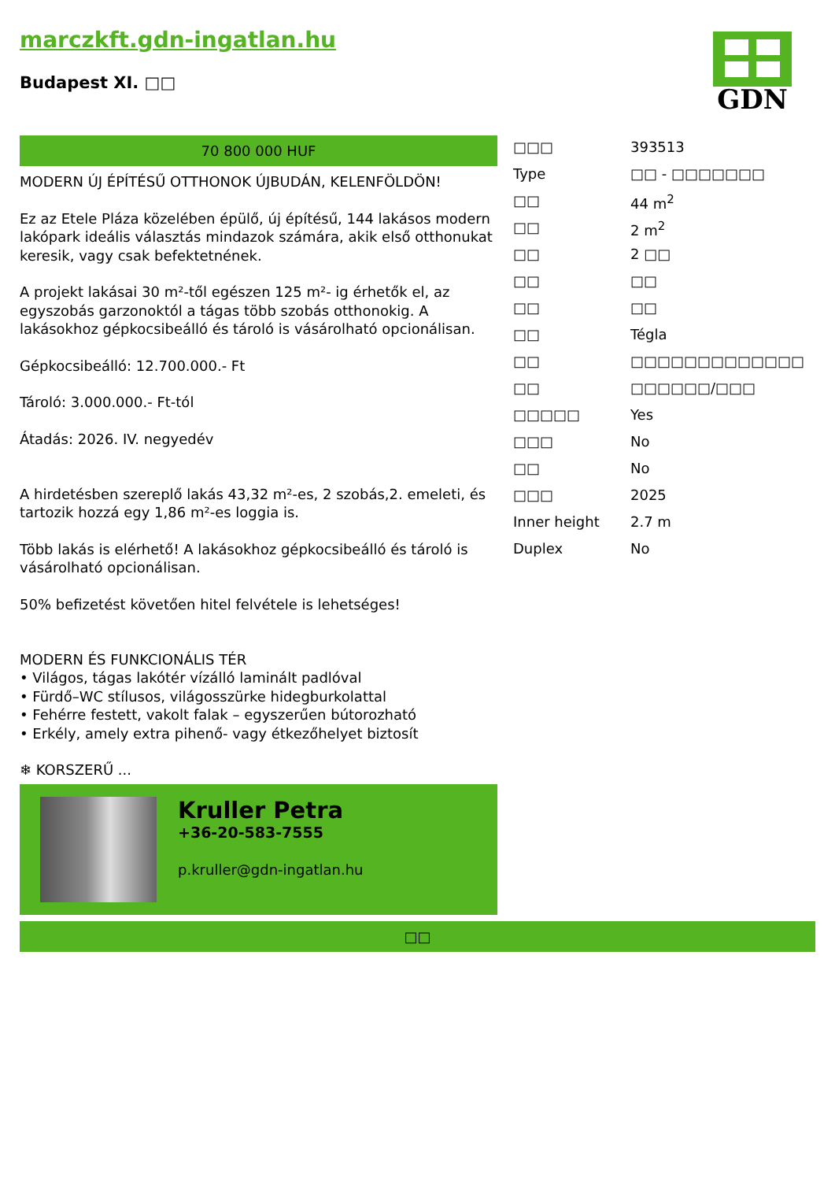marczkft.gdn-ingatlan.hu
Budapest XI. □□
GDN
70 800 000 HUF
MODERN ÚJ ÉPÍTÉSŰ OTTHONOK ÚJBUDÁN, KELENFÖLDÖN!
Ez az Etele Pláza közelében épülő, új építésű, 144 lakásos modern lakópark ideális választás mindazok számára, akik első otthonukat keresik, vagy csak befektetnének.
A projekt lakásai 30 m²-től egészen 125 m²- ig érhetők el, az egyszobás garzonoktól a tágas több szobás otthonokig. A lakásokhoz gépkocsibeálló és tároló is vásárolható opcionálisan.
Gépkocsibeálló: 12.700.000.- Ft
Tároló: 3.000.000.- Ft-tól
Átadás: 2026. IV. negyedév
A hirdetésben szereplő lakás 43,32 m²-es, 2 szobás,2. emeleti, és tartozik hozzá egy 1,86 m²-es loggia is.
Több lakás is elérhető! A lakásokhoz gépkocsibeálló és tároló is vásárolható opcionálisan.
50% befizetést követően hitel felvétele is lehetséges!
MODERN ÉS FUNKCIONÁLIS TÉR
• Világos, tágas lakótér vízálló laminált padlóval
• Fürdő–WC stílusos, világosszürke hidegburkolattal
• Fehérre festett, vakolt falak – egyszerűen bútorozható
• Erkély, amely extra pihenő- vagy étkezőhelyet biztosít
❄ KORSZERŰ ...
Kruller Petra
+36-20-583-7555
p.kruller@gdn-ingatlan.hu
| □□□ | 393513 |
| Type | □□ - □□□□□□□ |
| □□ | 44 m<sup>2</sup> |
| □□ | 2 m<sup>2</sup> |
| □□ | 2 □□ |
| □□ | □□ |
| □□ | □□ |
| □□ | Tégla |
| □□ | □□□□□□□□□□□□□ |
| □□ | □□□□□□/□□□ |
| □□□□□ | Yes |
| □□□ | No |
| □□ | No |
| □□□ | 2025 |
| Inner height | 2.7 m |
| Duplex | No |
□□